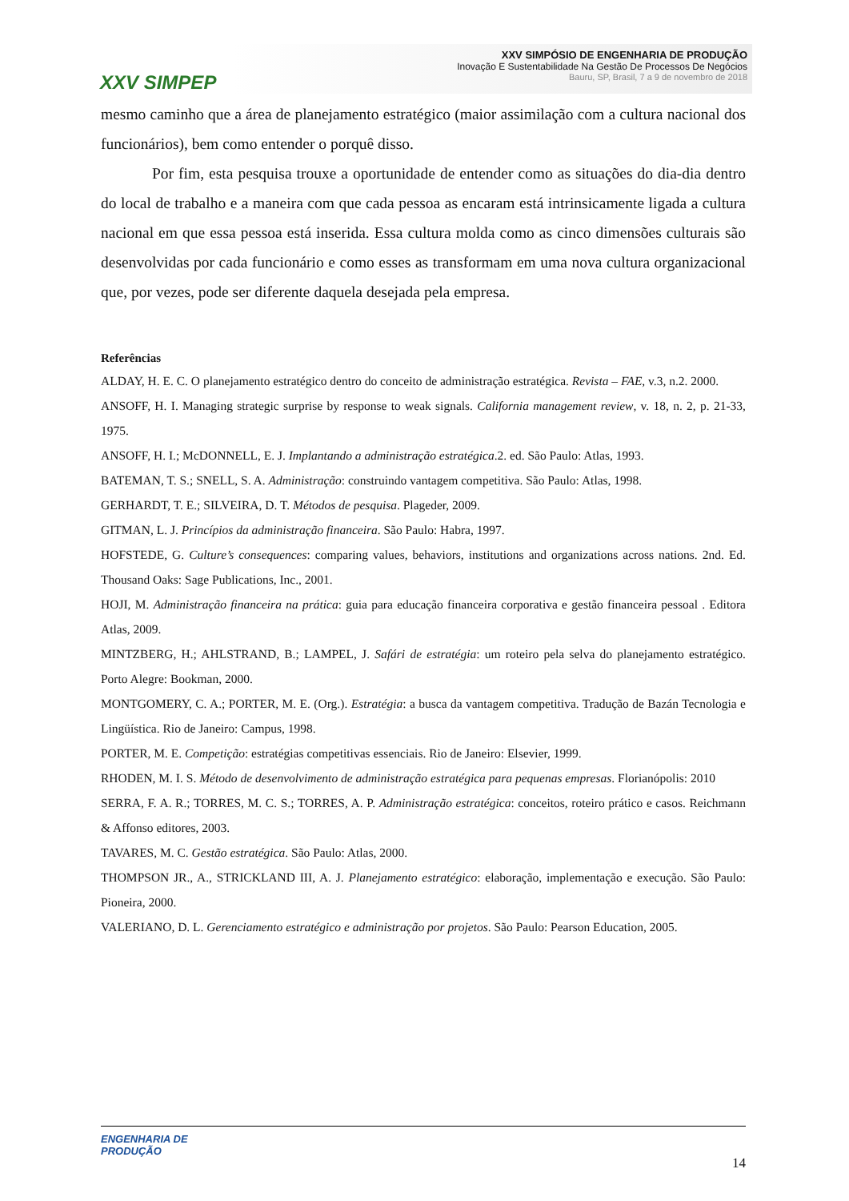XXV SIMPEP
XXV SIMPÓSIO DE ENGENHARIA DE PRODUÇÃO
Inovação E Sustentabilidade Na Gestão De Processos De Negócios
Bauru, SP, Brasil, 7 a 9 de novembro de 2018
mesmo caminho que a área de planejamento estratégico (maior assimilação com a cultura nacional dos funcionários), bem como entender o porquê disso.
Por fim, esta pesquisa trouxe a oportunidade de entender como as situações do dia-dia dentro do local de trabalho e a maneira com que cada pessoa as encaram está intrinsicamente ligada a cultura nacional em que essa pessoa está inserida. Essa cultura molda como as cinco dimensões culturais são desenvolvidas por cada funcionário e como esses as transformam em uma nova cultura organizacional que, por vezes, pode ser diferente daquela desejada pela empresa.
Referências
ALDAY, H. E. C. O planejamento estratégico dentro do conceito de administração estratégica. Revista – FAE, v.3, n.2. 2000.
ANSOFF, H. I. Managing strategic surprise by response to weak signals. California management review, v. 18, n. 2, p. 21-33, 1975.
ANSOFF, H. I.; McDONNELL, E. J. Implantando a administração estratégica.2. ed. São Paulo: Atlas, 1993.
BATEMAN, T. S.; SNELL, S. A. Administração: construindo vantagem competitiva. São Paulo: Atlas, 1998.
GERHARDT, T. E.; SILVEIRA, D. T. Métodos de pesquisa. Plageder, 2009.
GITMAN, L. J. Princípios da administração financeira. São Paulo: Habra, 1997.
HOFSTEDE, G. Culture’s consequences: comparing values, behaviors, institutions and organizations across nations. 2nd. Ed. Thousand Oaks: Sage Publications, Inc., 2001.
HOJI, M. Administração financeira na prática: guia para educação financeira corporativa e gestão financeira pessoal . Editora Atlas, 2009.
MINTZBERG, H.; AHLSTRAND, B.; LAMPEL, J. Safári de estratégia: um roteiro pela selva do planejamento estratégico. Porto Alegre: Bookman, 2000.
MONTGOMERY, C. A.; PORTER, M. E. (Org.). Estratégia: a busca da vantagem competitiva. Tradução de Bazán Tecnologia e Lingüística. Rio de Janeiro: Campus, 1998.
PORTER, M. E. Competição: estratégias competitivas essenciais. Rio de Janeiro: Elsevier, 1999.
RHODEN, M. I. S. Método de desenvolvimento de administração estratégica para pequenas empresas. Florianópolis: 2010
SERRA, F. A. R.; TORRES, M. C. S.; TORRES, A. P. Administração estratégica: conceitos, roteiro prático e casos. Reichmann & Affonso editores, 2003.
TAVARES, M. C. Gestão estratégica. São Paulo: Atlas, 2000.
THOMPSON JR., A., STRICKLAND III, A. J. Planejamento estratégico: elaboração, implementação e execução. São Paulo: Pioneira, 2000.
VALERIANO, D. L. Gerenciamento estratégico e administração por projetos. São Paulo: Pearson Education, 2005.
ENGENHARIA DE
PRODUÇÃO
14